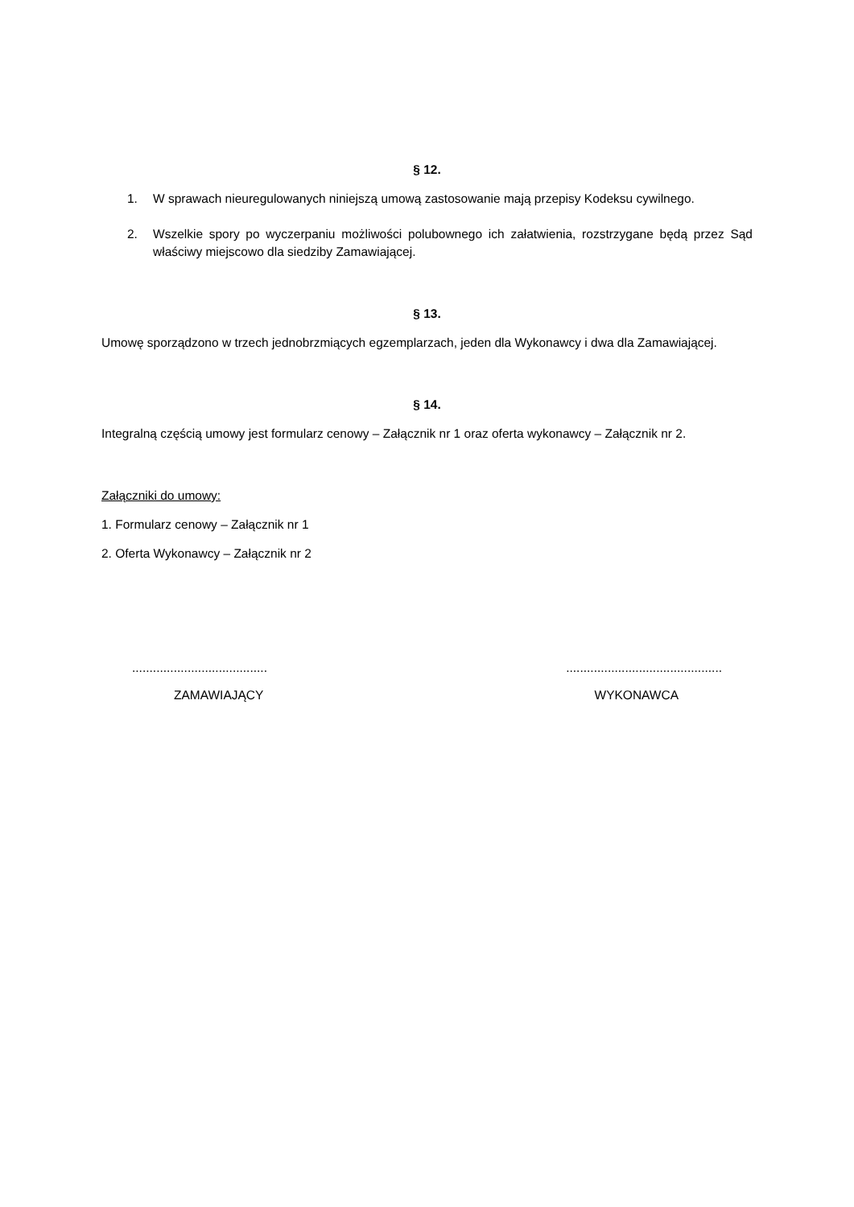§ 12.
1. W sprawach nieuregulowanych niniejszą umową zastosowanie mają przepisy Kodeksu cywilnego.
2. Wszelkie spory po wyczerpaniu możliwości polubownego ich załatwienia, rozstrzygane będą przez Sąd właściwy miejscowo dla siedziby Zamawiającej.
§ 13.
Umowę sporządzono w trzech jednobrzmiących egzemplarzach, jeden dla Wykonawcy i dwa dla Zamawiającej.
§ 14.
Integralną częścią umowy jest formularz cenowy – Załącznik nr 1 oraz oferta wykonawcy – Załącznik nr 2.
Załączniki do umowy:
1. Formularz cenowy – Załącznik nr 1
2. Oferta Wykonawcy – Załącznik nr 2
....................................................................................
ZAMAWIAJĄCY WYKONAWCA